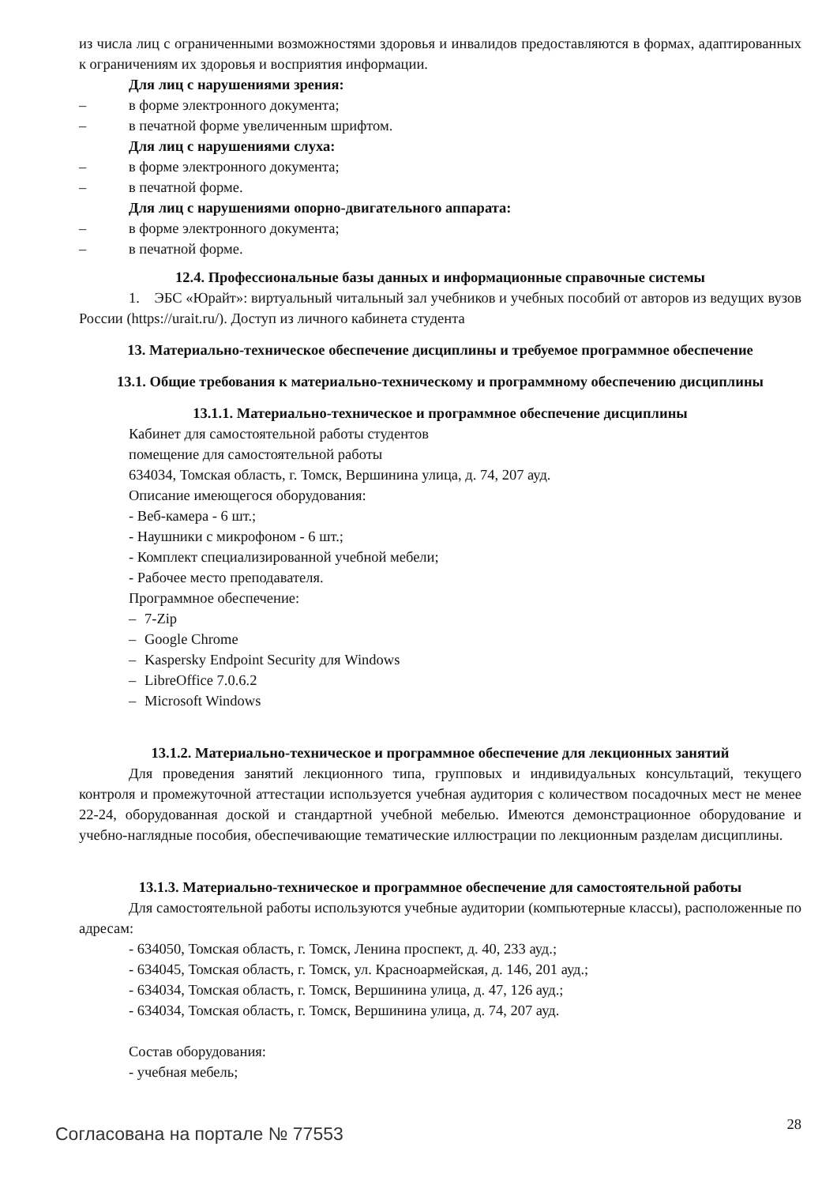из числа лиц с ограниченными возможностями здоровья и инвалидов предоставляются в формах, адаптированных к ограничениям их здоровья и восприятия информации.
Для лиц с нарушениями зрения:
– в форме электронного документа;
– в печатной форме увеличенным шрифтом.
Для лиц с нарушениями слуха:
– в форме электронного документа;
– в печатной форме.
Для лиц с нарушениями опорно-двигательного аппарата:
– в форме электронного документа;
– в печатной форме.
12.4. Профессиональные базы данных и информационные справочные системы
1. ЭБС «Юрайт»: виртуальный читальный зал учебников и учебных пособий от авторов из ведущих вузов России (https://urait.ru/). Доступ из личного кабинета студента
13. Материально-техническое обеспечение дисциплины и требуемое программное обеспечение
13.1. Общие требования к материально-техническому и программному обеспечению дисциплины
13.1.1. Материально-техническое и программное обеспечение дисциплины
Кабинет для самостоятельной работы студентов
помещение для самостоятельной работы
634034, Томская область, г. Томск, Вершинина улица, д. 74, 207 ауд.
Описание имеющегося оборудования:
- Веб-камера - 6 шт.;
- Наушники с микрофоном - 6 шт.;
- Комплект специализированной учебной мебели;
- Рабочее место преподавателя.
Программное обеспечение:
– 7-Zip
– Google Chrome
– Kaspersky Endpoint Security для Windows
– LibreOffice 7.0.6.2
– Microsoft Windows
13.1.2. Материально-техническое и программное обеспечение для лекционных занятий
Для проведения занятий лекционного типа, групповых и индивидуальных консультаций, текущего контроля и промежуточной аттестации используется учебная аудитория с количеством посадочных мест не менее 22-24, оборудованная доской и стандартной учебной мебелью. Имеются демонстрационное оборудование и учебно-наглядные пособия, обеспечивающие тематические иллюстрации по лекционным разделам дисциплины.
13.1.3. Материально-техническое и программное обеспечение для самостоятельной работы
Для самостоятельной работы используются учебные аудитории (компьютерные классы), расположенные по адресам:
- 634050, Томская область, г. Томск, Ленина проспект, д. 40, 233 ауд.;
- 634045, Томская область, г. Томск, ул. Красноармейская, д. 146, 201 ауд.;
- 634034, Томская область, г. Томск, Вершинина улица, д. 47, 126 ауд.;
- 634034, Томская область, г. Томск, Вершинина улица, д. 74, 207 ауд.
Состав оборудования:
- учебная мебель;
Согласована на портале № 77553
28